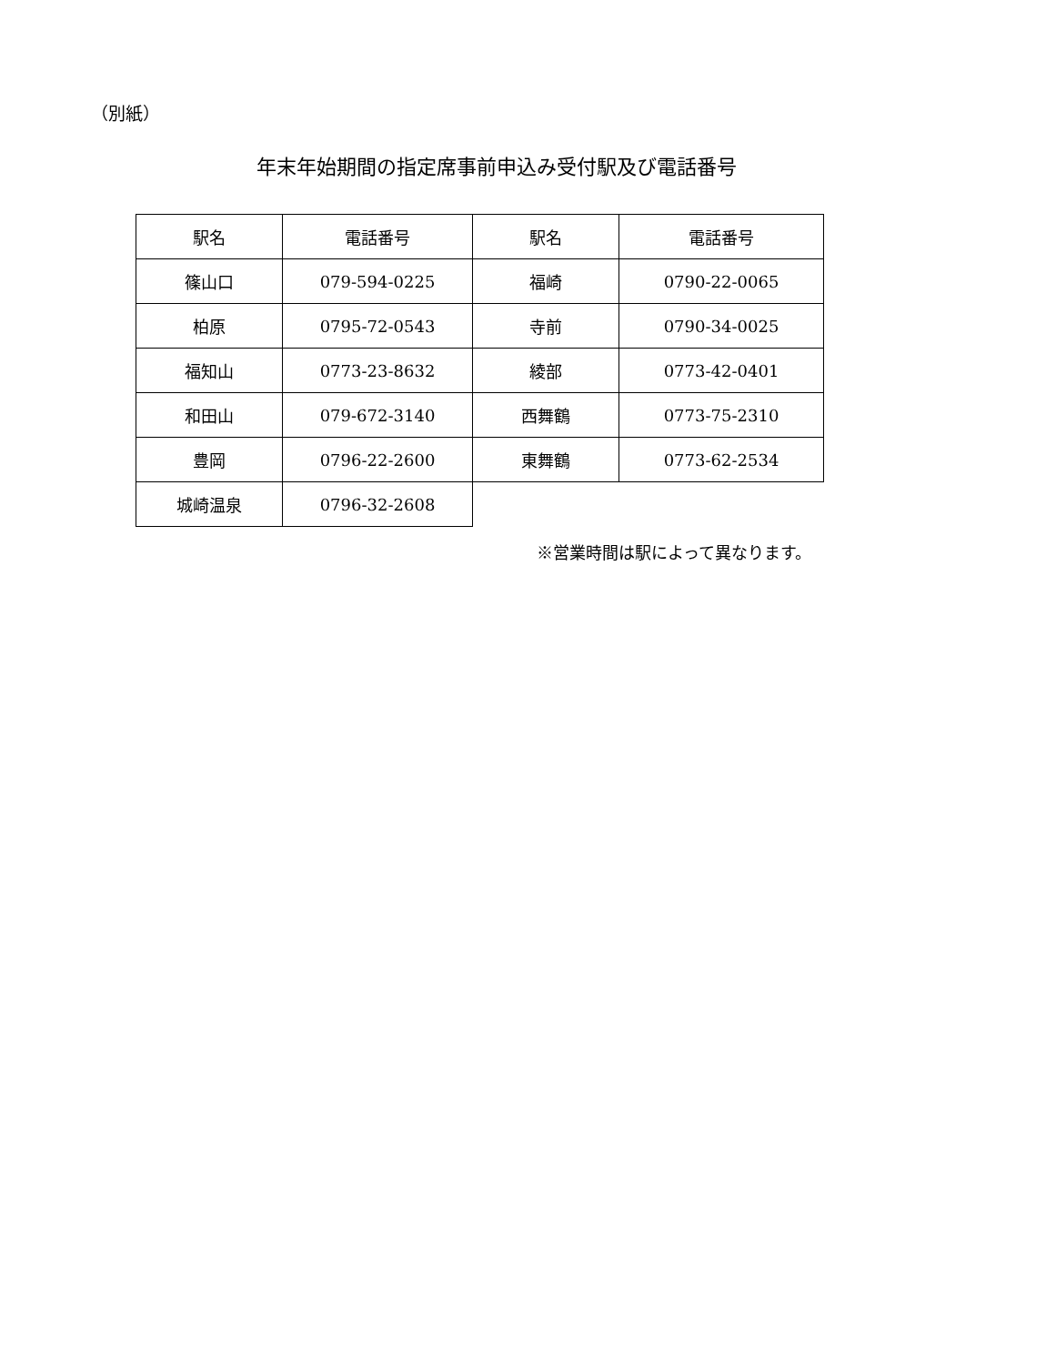（別紙）
年末年始期間の指定席事前申込み受付駅及び電話番号
| 駅名 | 電話番号 | 駅名 | 電話番号 |
| 篠山口 | 079-594-0225 | 福崎 | 0790-22-0065 |
| 柏原 | 0795-72-0543 | 寺前 | 0790-34-0025 |
| 福知山 | 0773-23-8632 | 綾部 | 0773-42-0401 |
| 和田山 | 079-672-3140 | 西舞鶴 | 0773-75-2310 |
| 豊岡 | 0796-22-2600 | 東舞鶴 | 0773-62-2534 |
| 城崎温泉 | 0796-32-2608 | | |
※営業時間は駅によって異なります。